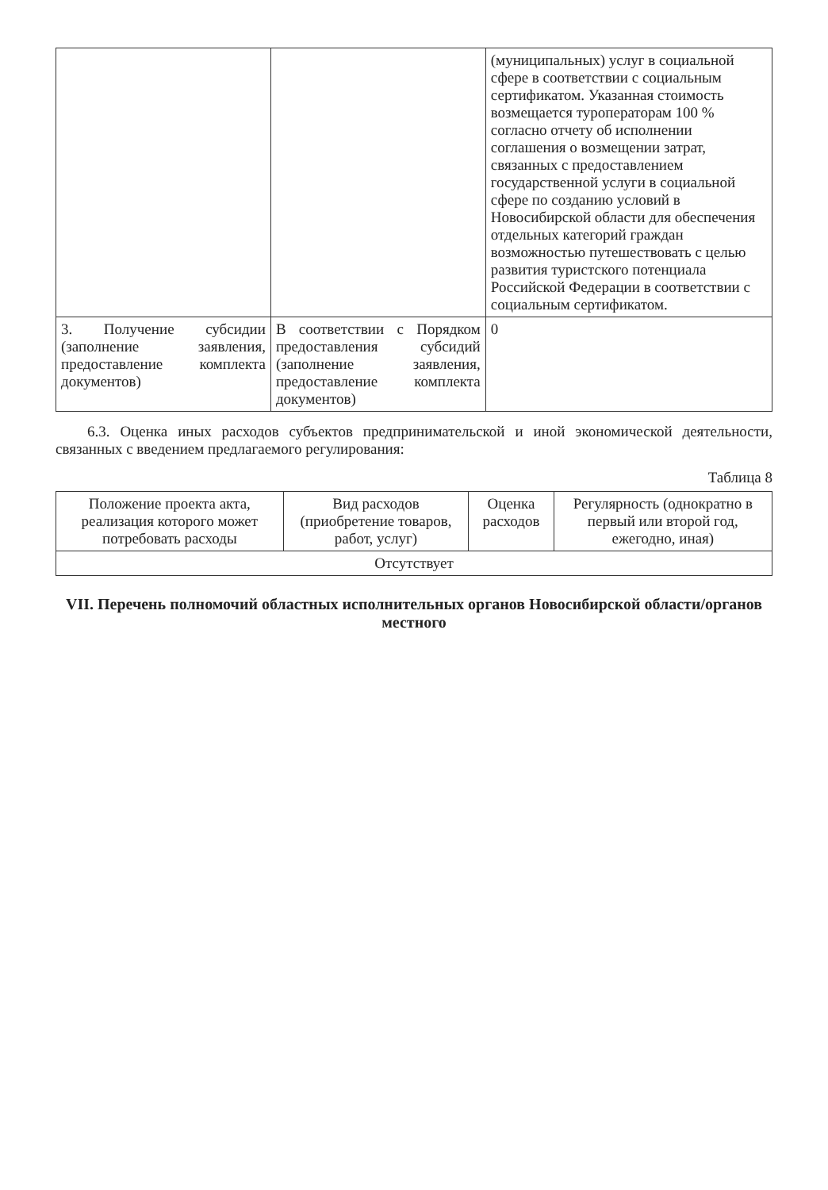| | | (муниципальных) услуг в социальной сфере в соответствии с социальным сертификатом. Указанная стоимость возмещается туроператорам 100 % согласно отчету об исполнении соглашения о возмещении затрат, связанных с предоставлением государственной услуги в социальной сфере по созданию условий в Новосибирской области для обеспечения отдельных категорий граждан возможностью путешествовать с целью развития туристского потенциала Российской Федерации в соответствии с социальным сертификатом. |
| 3. Получение субсидии (заполнение заявления, предоставление комплекта документов) | В соответствии с Порядком предоставления субсидий (заполнение заявления, предоставление комплекта документов) | 0 |
6.3. Оценка иных расходов субъектов предпринимательской и иной экономической деятельности, связанных с введением предлагаемого регулирования:
Таблица 8
| Положение проекта акта, реализация которого может потребовать расходы | Вид расходов (приобретение товаров, работ, услуг) | Оценка расходов | Регулярность (однократно в первый или второй год, ежегодно, иная) |
| --- | --- | --- | --- |
| Отсутствует | | | |
VII. Перечень полномочий областных исполнительных органов Новосибирской области/органов местного